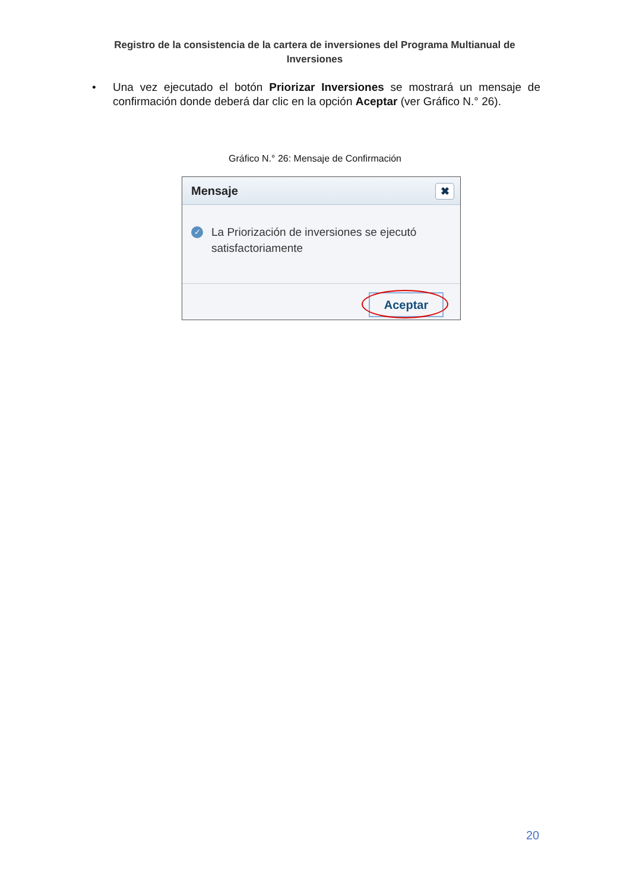Registro de la consistencia de la cartera de inversiones del Programa Multianual de Inversiones
• Una vez ejecutado el botón Priorizar Inversiones se mostrará un mensaje de confirmación donde deberá dar clic en la opción Aceptar (ver Gráfico N.° 26).
Gráfico N.° 26: Mensaje de Confirmación
Mensaje ✖
✓ La Priorización de inversiones se ejecutó satisfactoriamente
Aceptar
20